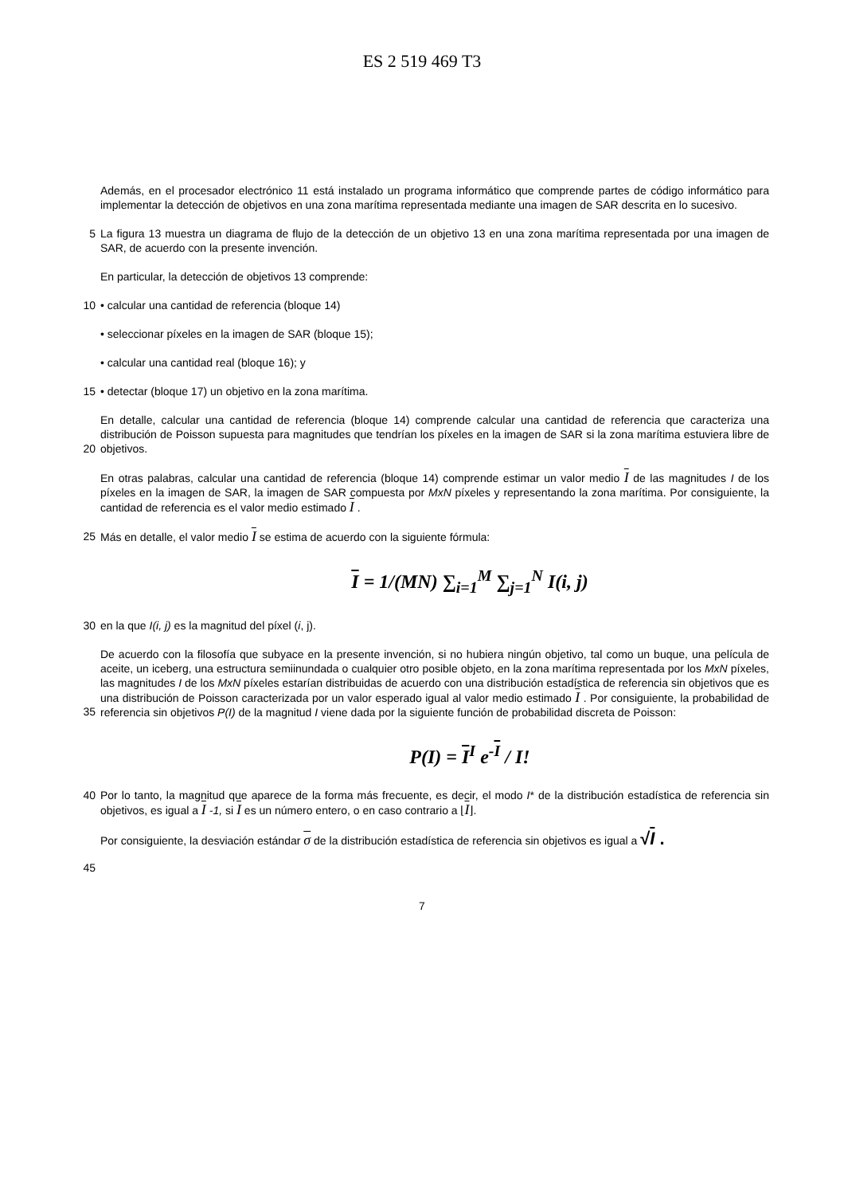ES 2 519 469 T3
Además, en el procesador electrónico 11 está instalado un programa informático que comprende partes de código informático para implementar la detección de objetivos en una zona marítima representada mediante una imagen de SAR descrita en lo sucesivo.
5 La figura 13 muestra un diagrama de flujo de la detección de un objetivo 13 en una zona marítima representada por una imagen de SAR, de acuerdo con la presente invención.
En particular, la detección de objetivos 13 comprende:
10 • calcular una cantidad de referencia (bloque 14)
• seleccionar píxeles en la imagen de SAR (bloque 15);
• calcular una cantidad real (bloque 16); y
15 • detectar (bloque 17) un objetivo en la zona marítima.
20 En detalle, calcular una cantidad de referencia (bloque 14) comprende calcular una cantidad de referencia que caracteriza una distribución de Poisson supuesta para magnitudes que tendrían los píxeles en la imagen de SAR si la zona marítima estuviera libre de objetivos.
En otras palabras, calcular una cantidad de referencia (bloque 14) comprende estimar un valor medio I de las magnitudes I de los píxeles en la imagen de SAR, la imagen de SAR compuesta por MxN píxeles y representando la zona marítima. Por consiguiente, la cantidad de referencia es el valor medio estimado I .
25 Más en detalle, el valor medio I se estima de acuerdo con la siguiente fórmula:
I = 1/(MN) ∑<sub>i=1</sub><sup>M</sup> ∑<sub>j=1</sub><sup>N</sup> I(i, j)
30 en la que I(i, j) es la magnitud del píxel (i, j).
35 De acuerdo con la filosofía que subyace en la presente invención, si no hubiera ningún objetivo, tal como un buque, una película de aceite, un iceberg, una estructura semiinundada o cualquier otro posible objeto, en la zona marítima representada por los MxN píxeles, las magnitudes I de los MxN píxeles estarían distribuidas de acuerdo con una distribución estadística de referencia sin objetivos que es una distribución de Poisson caracterizada por un valor esperado igual al valor medio estimado I . Por consiguiente, la probabilidad de referencia sin objetivos P(I) de la magnitud I viene dada por la siguiente función de probabilidad discreta de Poisson:
P(I) = I<sup>I</sup> e<sup>-I</sup> / I!
40 Por lo tanto, la magnitud que aparece de la forma más frecuente, es decir, el modo I* de la distribución estadística de referencia sin objetivos, es igual a I -1, si I es un número entero, o en caso contrario a ⌊I⌋.
45 Por consiguiente, la desviación estándar σ de la distribución estadística de referencia sin objetivos es igual a √I .
7